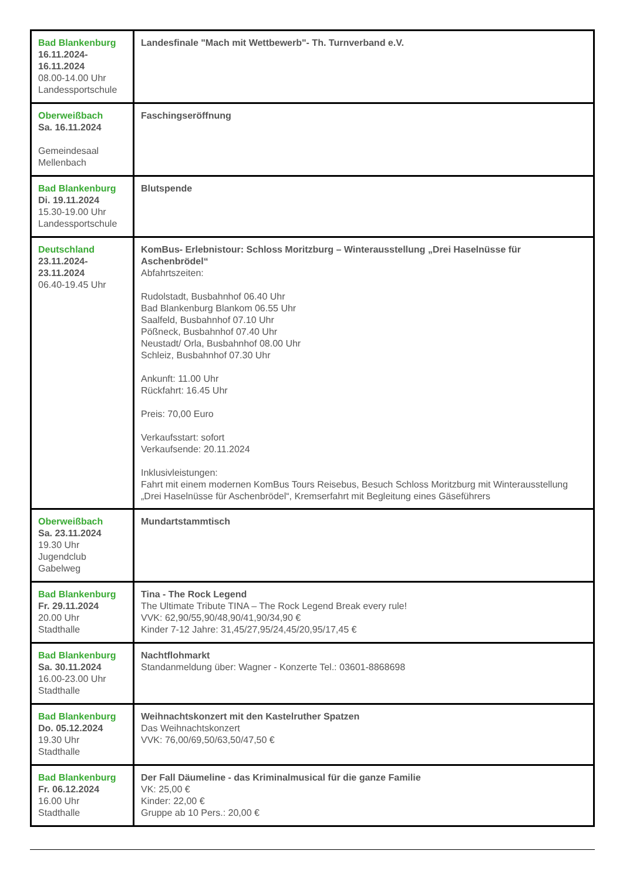| Bad Blankenburg 16.11.2024- 16.11.2024 08.00-14.00 Uhr Landessportschule | Landesfinale "Mach mit Wettbewerb"- Th. Turnverband e.V. |
| Oberweißbach Sa. 16.11.2024 Gemeindesaal Mellenbach | Faschingseröffnung |
| Bad Blankenburg Di. 19.11.2024 15.30-19.00 Uhr Landessportschule | Blutspende |
| Deutschland 23.11.2024- 23.11.2024 06.40-19.45 Uhr | KomBus- Erlebnistour: Schloss Moritzburg – Winterausstellung „Drei Haselnüsse für Aschenbrödel“ Abfahrtszeiten: Rudolstadt, Busbahnhof 06.40 Uhr Bad Blankenburg Blankom 06.55 Uhr Saalfeld, Busbahnhof 07.10 Uhr Pößneck, Busbahnhof 07.40 Uhr Neustadt/ Orla, Busbahnhof 08.00 Uhr Schleiz, Busbahnhof 07.30 Uhr Ankunft: 11.00 Uhr Rückfahrt: 16.45 Uhr Preis: 70,00 Euro Verkaufsstart: sofort Verkaufsende: 20.11.2024 Inklusivleistungen: Fahrt mit einem modernen KomBus Tours Reisebus, Besuch Schloss Moritzburg mit Winterausstellung „Drei Haselnüsse für Aschenbrödel“, Kremserfahrt mit Begleitung eines Gäseführers |
| Oberweißbach Sa. 23.11.2024 19.30 Uhr Jugendclub Gabelweg | Mundartstammtisch |
| Bad Blankenburg Fr. 29.11.2024 20.00 Uhr Stadthalle | Tina - The Rock Legend The Ultimate Tribute TINA – The Rock Legend Break every rule! VVK: 62,90/55,90/48,90/41,90/34,90 € Kinder 7-12 Jahre: 31,45/27,95/24,45/20,95/17,45 € |
| Bad Blankenburg Sa. 30.11.2024 16.00-23.00 Uhr Stadthalle | Nachtflohmarkt Standanmeldung über: Wagner - Konzerte Tel.: 03601-8868698 |
| Bad Blankenburg Do. 05.12.2024 19.30 Uhr Stadthalle | Weihnachtskonzert mit den Kastelruther Spatzen Das Weihnachtskonzert VVK: 76,00/69,50/63,50/47,50 € |
| Bad Blankenburg Fr. 06.12.2024 16.00 Uhr Stadthalle | Der Fall Däumeline - das Kriminalmusical für die ganze Familie VK: 25,00 € Kinder: 22,00 € Gruppe ab 10 Pers.: 20,00 € |